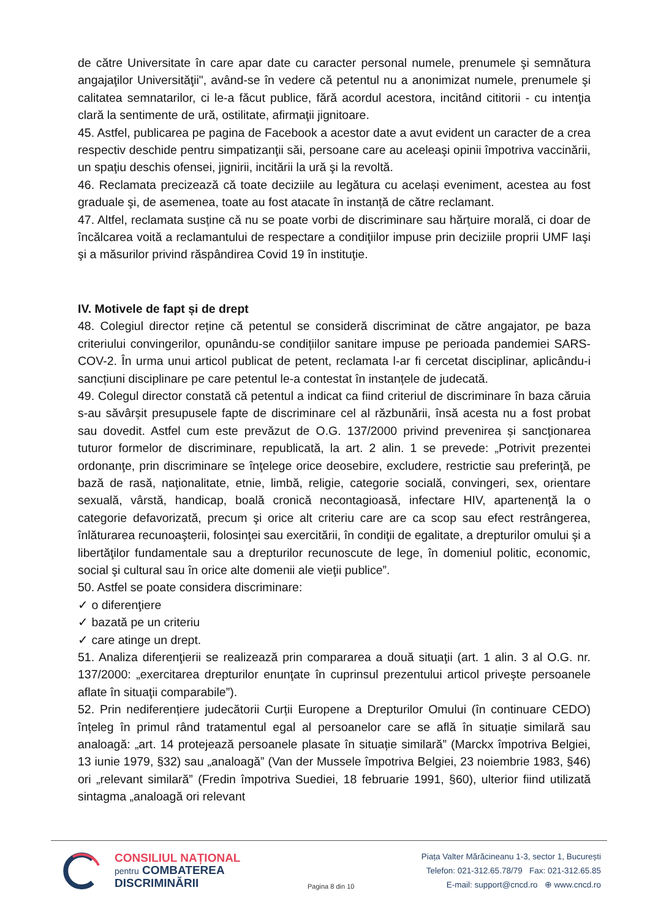de către Universitate în care apar date cu caracter personal numele, prenumele şi semnătura angajaţilor Universităţii", având-se în vedere că petentul nu a anonimizat numele, prenumele şi calitatea semnatarilor, ci le-a făcut publice, fără acordul acestora, incitând cititorii - cu intenţia clară la sentimente de ură, ostilitate, afirmaţii jignitoare.
45. Astfel, publicarea pe pagina de Facebook a acestor date a avut evident un caracter de a crea respectiv deschide pentru simpatizanţii săi, persoane care au aceleaşi opinii împotriva vaccinării, un spaţiu deschis ofensei, jignirii, incitării la ură şi la revoltă.
46. Reclamata precizează că toate deciziile au legătura cu același eveniment, acestea au fost graduale şi, de asemenea, toate au fost atacate în instanță de către reclamant.
47. Altfel, reclamata susține că nu se poate vorbi de discriminare sau hărțuire morală, ci doar de încălcarea voită a reclamantului de respectare a condiţiilor impuse prin deciziile proprii UMF Iaşi şi a măsurilor privind răspândirea Covid 19 în instituţie.
IV. Motivele de fapt și de drept
48. Colegiul director reține că petentul se consideră discriminat de către angajator, pe baza criteriului convingerilor, opunându-se condițiilor sanitare impuse pe perioada pandemiei SARS-COV-2. În urma unui articol publicat de petent, reclamata l-ar fi cercetat disciplinar, aplicându-i sancțiuni disciplinare pe care petentul le-a contestat în instanțele de judecată.
49. Colegul director constată că petentul a indicat ca fiind criteriul de discriminare în baza căruia s-au săvârșit presupusele fapte de discriminare cel al răzbunării, însă acesta nu a fost probat sau dovedit. Astfel cum este prevăzut de O.G. 137/2000 privind prevenirea și sancţionarea tuturor formelor de discriminare, republicată, la art. 2 alin. 1 se prevede: „Potrivit prezentei ordonanţe, prin discriminare se înţelege orice deosebire, excludere, restrictie sau preferinţă, pe bază de rasă, naţionalitate, etnie, limbă, religie, categorie socială, convingeri, sex, orientare sexuală, vârstă, handicap, boală cronică necontagioasă, infectare HIV, apartenenţă la o categorie defavorizată, precum şi orice alt criteriu care are ca scop sau efect restrângerea, înlăturarea recunoaşterii, folosinţei sau exercitării, în condiţii de egalitate, a drepturilor omului şi a libertăţilor fundamentale sau a drepturilor recunoscute de lege, în domeniul politic, economic, social şi cultural sau în orice alte domenii ale vieţii publice”.
50. Astfel se poate considera discriminare:
✓ o diferenţiere
✓ bazată pe un criteriu
✓ care atinge un drept.
51. Analiza diferenţierii se realizează prin compararea a două situaţii (art. 1 alin. 3 al O.G. nr. 137/2000: „exercitarea drepturilor enunţate în cuprinsul prezentului articol priveşte persoanele aflate în situaţii comparabile”).
52. Prin nediferențiere judecătorii Curții Europene a Drepturilor Omului (în continuare CEDO) înțeleg în primul rând tratamentul egal al persoanelor care se află în situație similară sau analoagă: „art. 14 protejează persoanele plasate în situație similară” (Marckx împotriva Belgiei, 13 iunie 1979, §32) sau „analoagă” (Van der Mussele împotriva Belgiei, 23 noiembrie 1983, §46) ori „relevant similară” (Fredin împotriva Suediei, 18 februarie 1991, §60), ulterior fiind utilizată sintagma „analoagă ori relevant
CONSILIUL NAȚIONAL
pentru COMBATEREA
DISCRIMINĂRII
Pagina 8 din 10
Piața Valter Mărăcineanu 1-3, sector 1, București
Telefon: 021-312.65.78/79 Fax: 021-312.65.85
E-mail: support@cncd.ro ⊕ www.cncd.ro